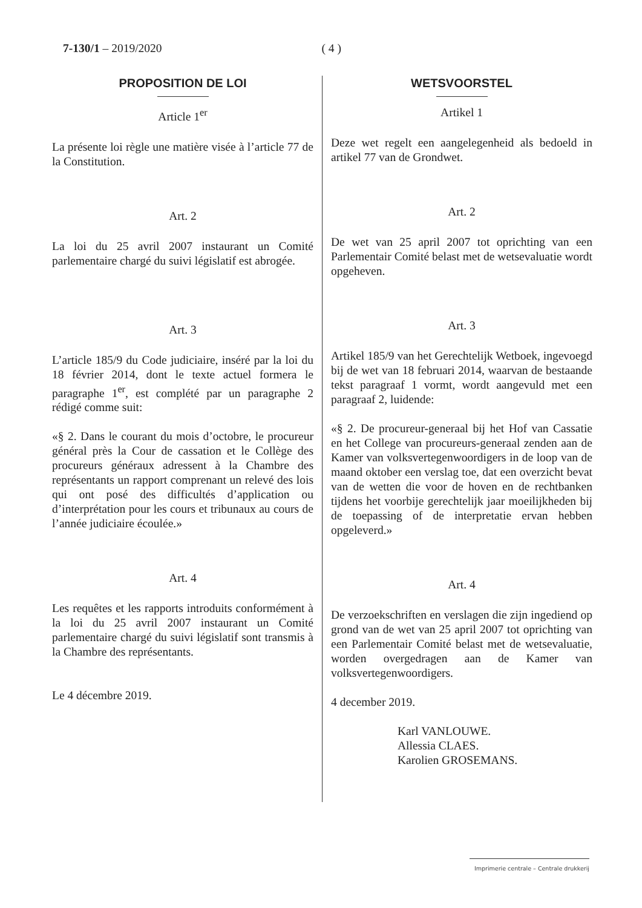7-130/1 – 2019/2020 ( 4 )
PROPOSITION DE LOI
Article 1<sup>er</sup>
La présente loi règle une matière visée à l’article 77 de la Constitution.
Art. 2
La loi du 25 avril 2007 instaurant un Comité parlementaire chargé du suivi législatif est abrogée.
Art. 3
L’article 185/9 du Code judiciaire, inséré par la loi du 18 février 2014, dont le texte actuel formera le paragraphe 1<sup>er</sup>, est complété par un paragraphe 2 rédigé comme suit:
«§ 2. Dans le courant du mois d’octobre, le procureur général près la Cour de cassation et le Collège des procureurs généraux adressent à la Chambre des représentants un rapport comprenant un relevé des lois qui ont posé des difficultés d’application ou d’interprétation pour les cours et tribunaux au cours de l’année judiciaire écoulée.»
Art. 4
Les requêtes et les rapports introduits conformément à la loi du 25 avril 2007 instaurant un Comité parlementaire chargé du suivi législatif sont transmis à la Chambre des représentants.
Le 4 décembre 2019.
WETSVOORSTEL
Artikel 1
Deze wet regelt een aangelegenheid als bedoeld in artikel 77 van de Grondwet.
Art. 2
De wet van 25 april 2007 tot oprichting van een Parlementair Comité belast met de wetsevaluatie wordt opgeheven.
Art. 3
Artikel 185/9 van het Gerechtelijk Wetboek, ingevoegd bij de wet van 18 februari 2014, waarvan de bestaande tekst paragraaf 1 vormt, wordt aangevuld met een paragraaf 2, luidende:
«§ 2. De procureur-generaal bij het Hof van Cassatie en het College van procureurs-generaal zenden aan de Kamer van volksvertegenwoordigers in de loop van de maand oktober een verslag toe, dat een overzicht bevat van de wetten die voor de hoven en de rechtbanken tijdens het voorbije gerechtelijk jaar moeilijkheden bij de toepassing of de interpretatie ervan hebben opgeleverd.»
Art. 4
De verzoekschriften en verslagen die zijn ingediend op grond van de wet van 25 april 2007 tot oprichting van een Parlementair Comité belast met de wetsevaluatie, worden overgedragen aan de Kamer van volksvertegenwoordigers.
4 december 2019.
Karl VANLOUWE.
Allessia CLAES.
Karolien GROSEMANS.
Imprimerie centrale – Centrale drukkerij